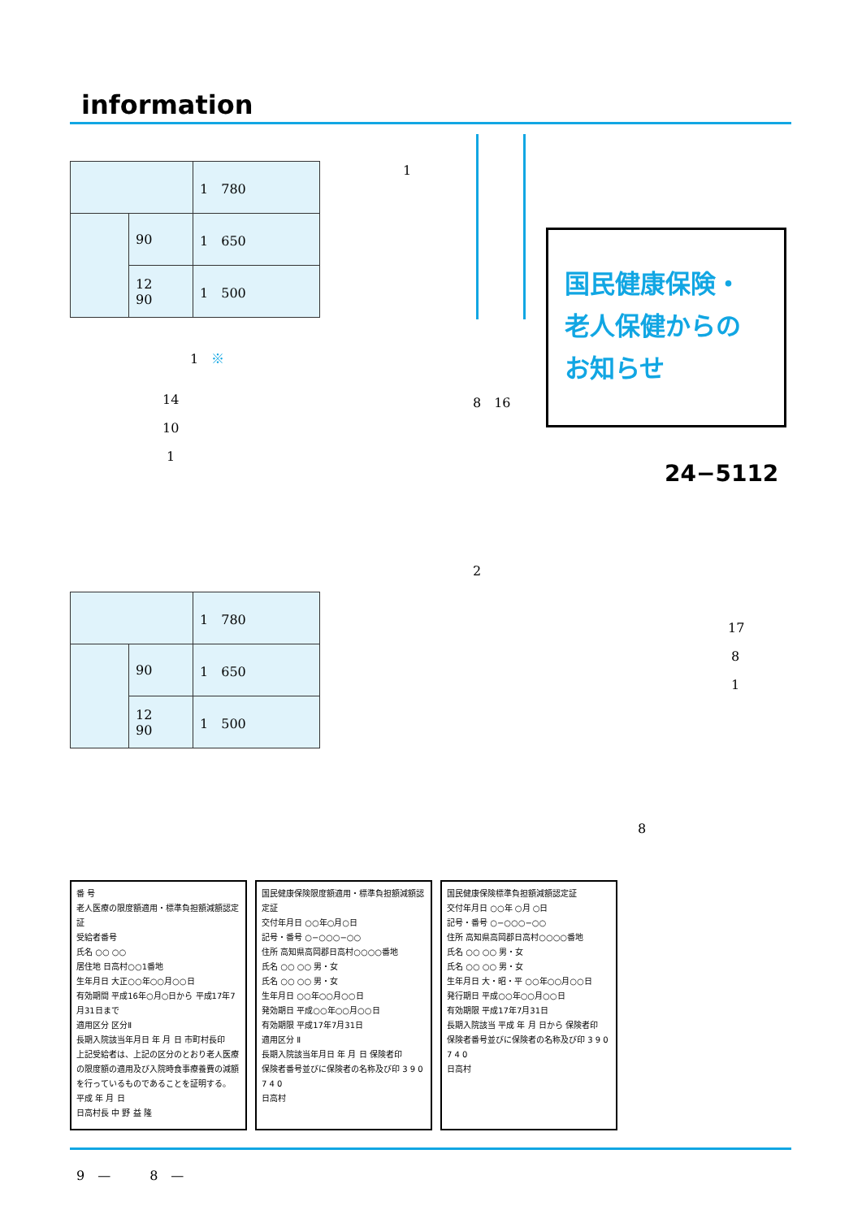information
| | | 1 780 |
| | 90 | 1 650 |
| | 12 90 | 1 500 |
1
国民健康保険・
老人保健からの
お知らせ
1　※
14 8　16
10
1
24−5112
2
| | | 1 780 |
| | 90 | 1 650 |
| | 12 90 | 1 500 |
17
8
1
8
番 号
老人医療の限度額適用・標準負担額減額認定証
受給者番号
氏名 ○○ ○○
居住地 日高村○○1番地
生年月日 大正○○年○○月○○日
有効期間 平成16年○月○日から 平成17年7月31日まで
適用区分 区分Ⅱ
長期入院該当年月日 年 月 日 市町村長印
上記受給者は、上記の区分のとおり老人医療の限度額の適用及び入院時食事療養費の減額を行っているものであることを証明する。
平成 年 月 日
日高村長 中 野 益 隆
国民健康保険限度額適用・標準負担額減額認定証
交付年月日 ○○年○月○日
記号・番号 ○−○○○−○○
住所 高知県高岡郡日高村○○○○番地
氏名 ○○ ○○ 男・女
氏名 ○○ ○○ 男・女
生年月日 ○○年○○月○○日
発効期日 平成○○年○○月○○日
有効期限 平成17年7月31日
適用区分 Ⅱ
長期入院該当年月日 年 月 日 保険者印
保険者番号並びに保険者の名称及び印 3 9 0 7 4 0
日高村
国民健康保険標準負担額減額認定証
交付年月日 ○○年 ○月 ○日
記号・番号 ○−○○○−○○
住所 高知県高岡郡日高村○○○○番地
氏名 ○○ ○○ 男・女
氏名 ○○ ○○ 男・女
生年月日 大・昭・平 ○○年○○月○○日
発行期日 平成○○年○○月○○日
有効期限 平成17年7月31日
長期入院該当 平成 年 月 日から 保険者印
保険者番号並びに保険者の名称及び印 3 9 0 7 4 0
日高村
9　—　　　8　—